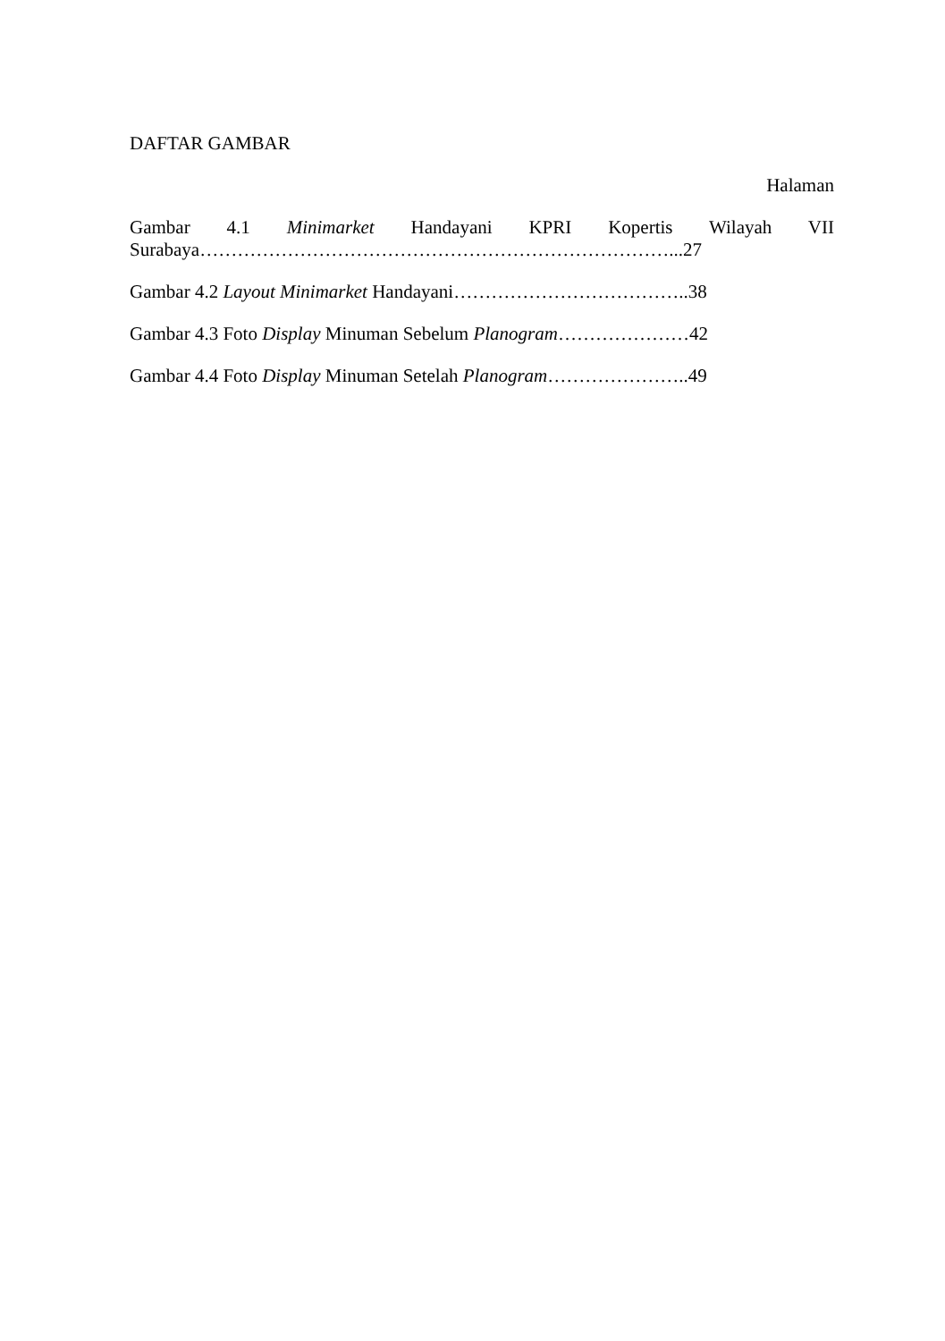DAFTAR GAMBAR
Halaman
Gambar 4.1 Minimarket Handayani KPRI Kopertis Wilayah VII
Surabaya…………………………………………………………………...27
Gambar 4.2 Layout Minimarket Handayani………………………………..38
Gambar 4.3 Foto Display Minuman Sebelum Planogram…………………42
Gambar 4.4 Foto Display Minuman Setelah Planogram…………………..49